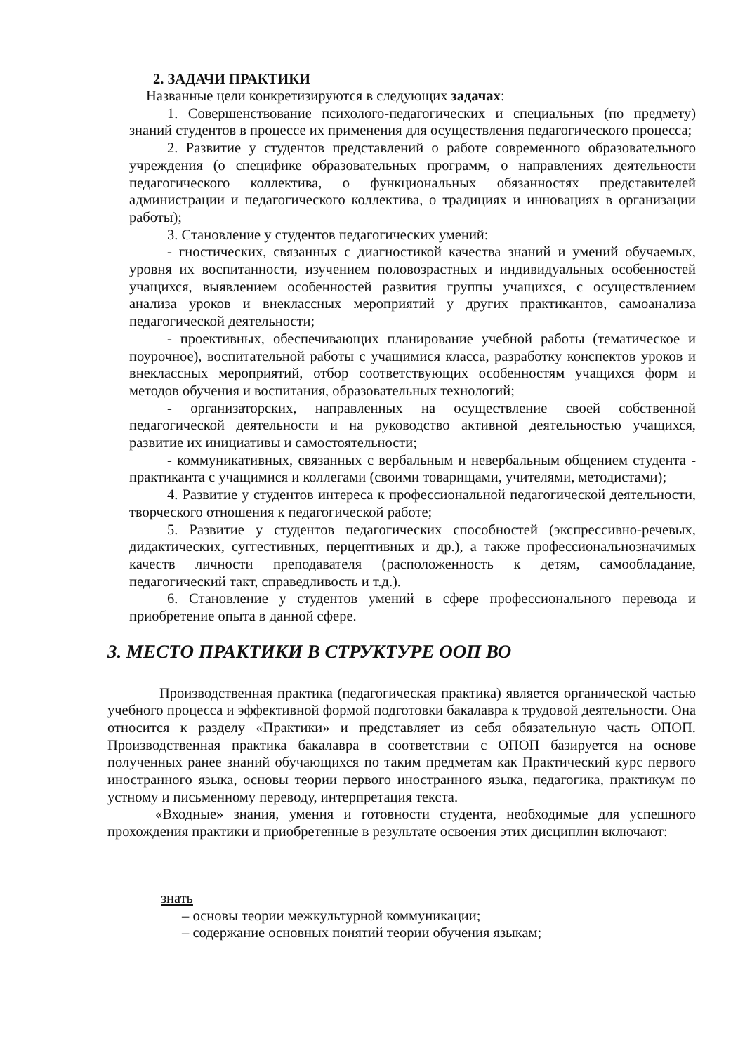2. ЗАДАЧИ ПРАКТИКИ
Названные цели конкретизируются в следующих задачах:
1. Совершенствование психолого-педагогических и специальных (по предмету) знаний студентов в процессе их применения для осуществления педагогического процесса;
2. Развитие у студентов представлений о работе современного образовательного учреждения (о специфике образовательных программ, о направлениях деятельности педагогического коллектива, о функциональных обязанностях представителей администрации и педагогического коллектива, о традициях и инновациях в организации работы);
3. Становление у студентов педагогических умений:
- гностических, связанных с диагностикой качества знаний и умений обучаемых, уровня их воспитанности, изучением половозрастных и индивидуальных особенностей учащихся, выявлением особенностей развития группы учащихся, с осуществлением анализа уроков и внеклассных мероприятий у других практикантов, самоанализа педагогической деятельности;
- проективных, обеспечивающих планирование учебной работы (тематическое и поурочное), воспитательной работы с учащимися класса, разработку конспектов уроков и внеклассных мероприятий, отбор соответствующих особенностям учащихся форм и методов обучения и воспитания, образовательных технологий;
- организаторских, направленных на осуществление своей собственной педагогической деятельности и на руководство активной деятельностью учащихся, развитие их инициативы и самостоятельности;
- коммуникативных, связанных с вербальным и невербальным общением студента - практиканта с учащимися и коллегами (своими товарищами, учителями, методистами);
4. Развитие у студентов интереса к профессиональной педагогической деятельности, творческого отношения к педагогической работе;
5. Развитие у студентов педагогических способностей (экспрессивно-речевых, дидактических, суггестивных, перцептивных и др.), а также профессиональнозначимых качеств личности преподавателя (расположенность к детям, самообладание, педагогический такт, справедливость и т.д.).
6. Становление у студентов умений в сфере профессионального перевода и приобретение опыта в данной сфере.
3. МЕСТО ПРАКТИКИ В СТРУКТУРЕ ООП ВО
Производственная практика (педагогическая практика) является органической частью учебного процесса и эффективной формой подготовки бакалавра к трудовой деятельности. Она относится к разделу «Практики» и представляет из себя обязательную часть ОПОП. Производственная практика бакалавра в соответствии с ОПОП базируется на основе полученных ранее знаний обучающихся по таким предметам как Практический курс первого иностранного языка, основы теории первого иностранного языка, педагогика, практикум по устному и письменному переводу, интерпретация текста.
«Входные» знания, умения и готовности студента, необходимые для успешного прохождения практики и приобретенные в результате освоения этих дисциплин включают:
знать
– основы теории межкультурной коммуникации;
– содержание основных понятий теории обучения языкам;